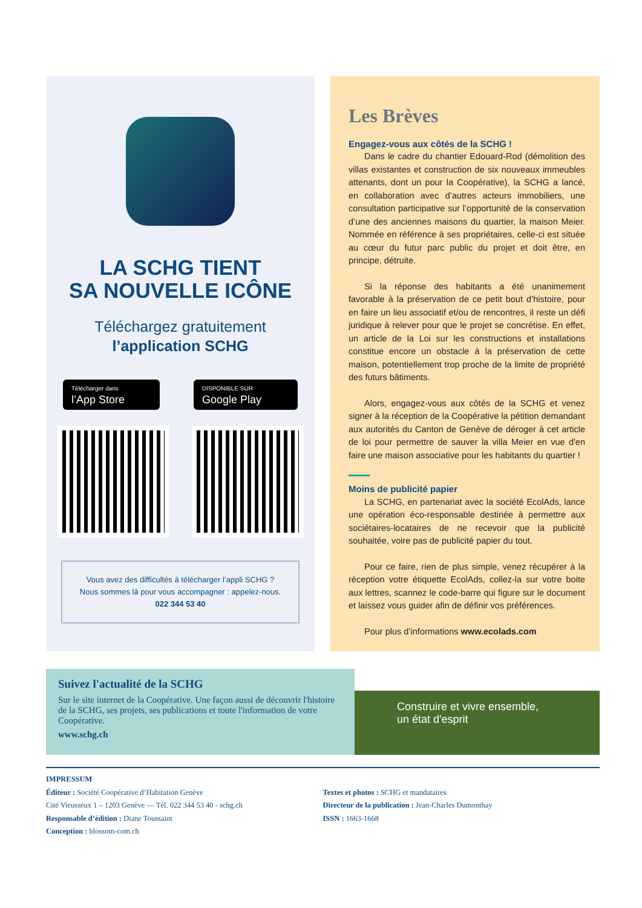LA SCHG TIENT
SA NOUVELLE ICÔNE
Téléchargez gratuitement
l’application SCHG
Télécharger dans
l’App Store
DISPONIBLE SUR
Google Play
Vous avez des difficultés à télécharger l’appli SCHG ?
Nous sommes là pour vous accompagner : appelez-nous.
022 344 53 40
Les Brèves
Engagez-vous aux côtés de la SCHG !
Dans le cadre du chantier Edouard-Rod (démolition des villas existantes et construction de six nouveaux immeubles attenants, dont un pour la Coopérative), la SCHG a lancé, en collaboration avec d’autres acteurs immobiliers, une consultation participative sur l’opportunité de la conservation d’une des anciennes maisons du quartier, la maison Meier. Nommée en référence à ses propriétaires, celle-ci est située au cœur du futur parc public du projet et doit être, en principe, détruite.
Si la réponse des habitants a été unanimement favorable à la préservation de ce petit bout d’histoire, pour en faire un lieu associatif et/ou de rencontres, il reste un défi juridique à relever pour que le projet se concrétise. En effet, un article de la Loi sur les constructions et installations constitue encore un obstacle à la préservation de cette maison, potentiellement trop proche de la limite de propriété des futurs bâtiments.
Alors, engagez-vous aux côtés de la SCHG et venez signer à la réception de la Coopérative la pétition demandant aux autorités du Canton de Genève de déroger à cet article de loi pour permettre de sauver la villa Meier en vue d'en faire une maison associative pour les habitants du quartier !
Moins de publicité papier
La SCHG, en partenariat avec la société EcolAds, lance une opération éco-responsable destinée à permettre aux sociétaires-locataires de ne recevoir que la publicité souhaitée, voire pas de publicité papier du tout.
Pour ce faire, rien de plus simple, venez récupérer à la réception votre étiquette EcolAds, collez-la sur votre boite aux lettres, scannez le code-barre qui figure sur le document et laissez vous guider afin de définir vos préférences.
Pour plus d’informations www.ecolads.com
Suivez l'actualité de la SCHG
Sur le site internet de la Coopérative. Une façon aussi de découvrir l'histoire de la SCHG, ses projets, ses publications et toute l'information de votre Coopérative.
www.schg.ch
Construire et vivre ensemble,
un état d'esprit
IMPRESSUM
Éditeur : Société Coopérative d’Habitation Genève
Cité Vieusseux 1 – 1203 Genève — Tél. 022 344 53 40 - schg.ch
Responsable d’édition : Diane Toussaint
Conception : blossom-com.ch
Textes et photos : SCHG et mandataires
Directeur de la publication : Jean-Charles Dumonthay
ISSN : 1663-1668